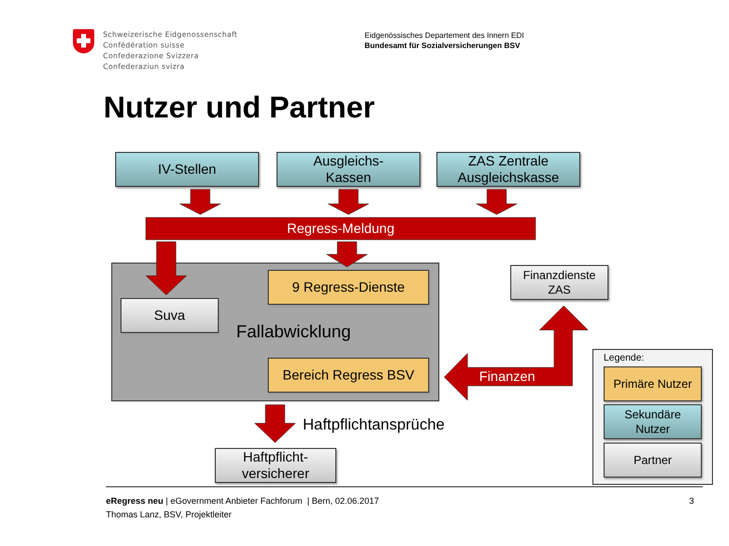Schweizerische Eidgenossenschaft
Confédération suisse
Confederazione Svizzera
Confederaziun svizra
Eidgenössisches Departement des Innern EDI
Bundesamt für Sozialversicherungen BSV
Nutzer und Partner
IV-Stellen
Ausgleichs-
Kassen
ZAS Zentrale
Ausgleichskasse
Regress-Meldung
9 Regress-Dienste
Suva
Fallabwicklung
Bereich Regress BSV
Finanzdienste
ZAS
Finanzen
Haftpflichtansprüche
Haftpflicht-
versicherer
Legende:
Primäre Nutzer
Sekundäre
Nutzer
Partner
eRegress neu | eGovernment Anbieter Fachforum | Bern, 02.06.2017
Thomas Lanz, BSV, Projektleiter
3